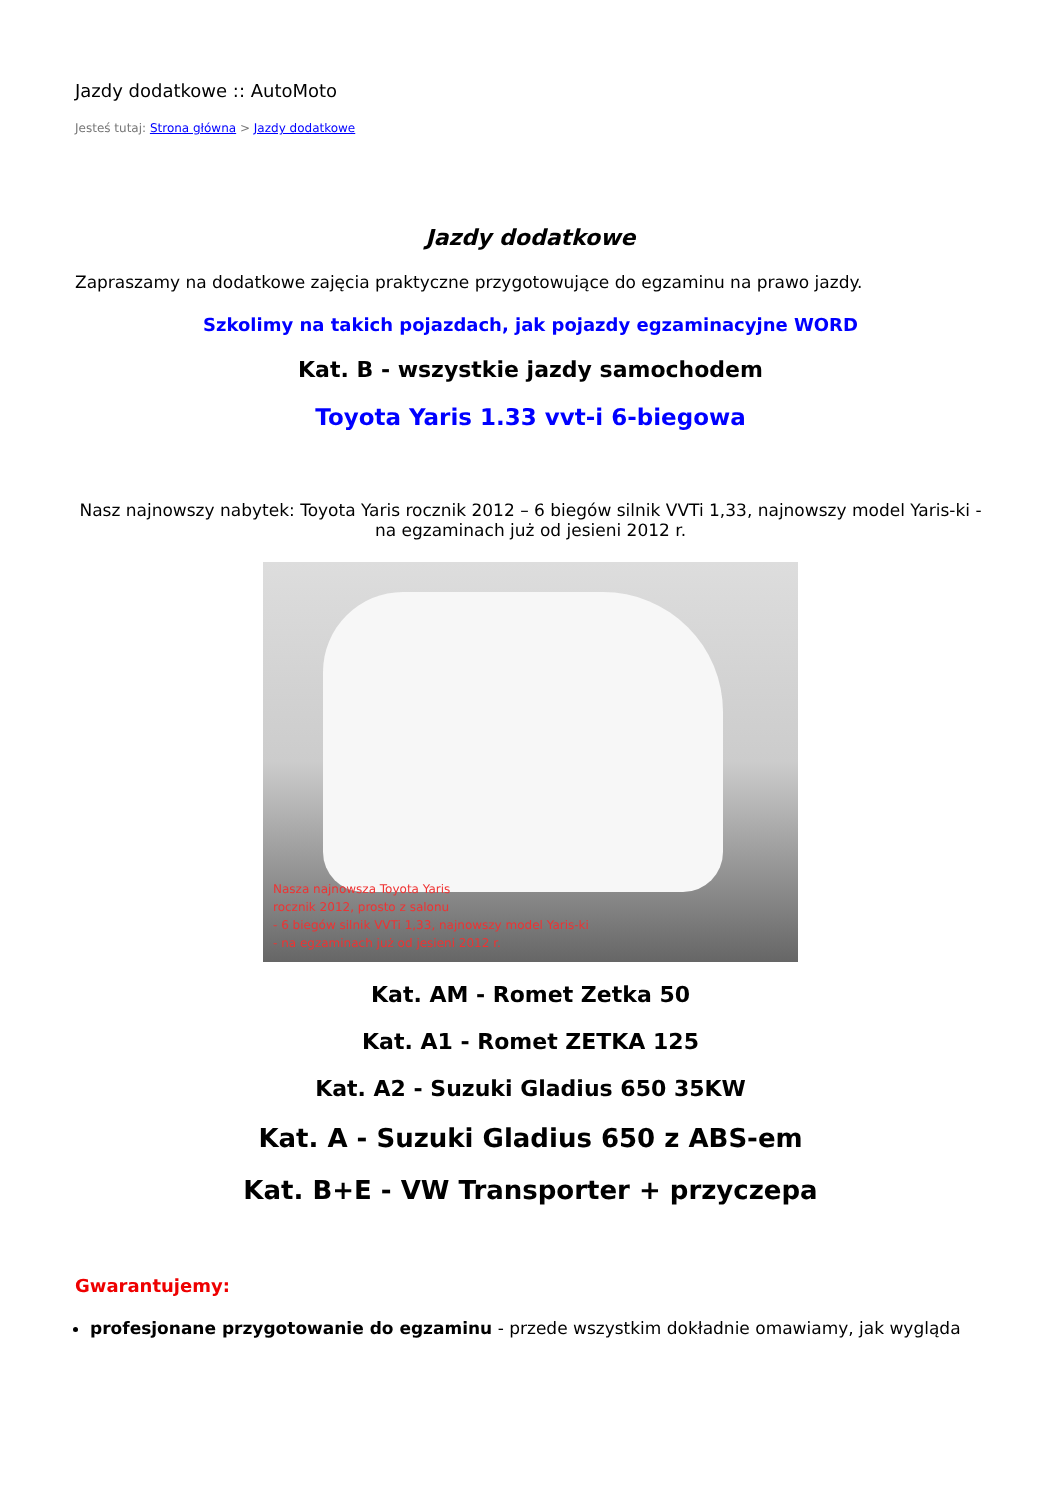Jazdy dodatkowe :: AutoMoto
Jesteś tutaj: Strona główna > Jazdy dodatkowe
Jazdy dodatkowe
Zapraszamy na dodatkowe zajęcia praktyczne przygotowujące do egzaminu na prawo jazdy.
Szkolimy na takich pojazdach, jak pojazdy egzaminacyjne WORD
Kat. B - wszystkie jazdy samochodem
Toyota Yaris 1.33 vvt-i 6-biegowa
Nasz najnowszy nabytek: Toyota Yaris rocznik 2012 – 6 biegów silnik VVTi 1,33, najnowszy model Yaris-ki - na egzaminach już od jesieni 2012 r.
Nasza najnowsza Toyota Yaris
rocznik 2012, prosto z salonu
- 6 biegów silnik VVTi 1,33, najnowszy model Yaris-ki
- na egzaminach już od jesieni 2012 r.
Kat. AM - Romet Zetka 50
Kat. A1 - Romet ZETKA 125
Kat. A2 - Suzuki Gladius 650 35KW
Kat. A - Suzuki Gladius 650 z ABS-em
Kat. B+E - VW Transporter + przyczepa
Gwarantujemy:
profesjonane przygotowanie do egzaminu - przede wszystkim dokładnie omawiamy, jak wygląda